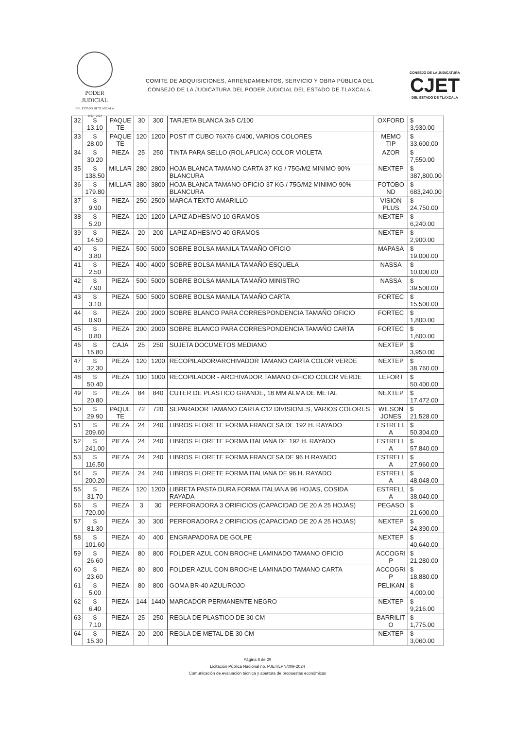PODER JUDICIAL
DEL ESTADO DE TLAXCALA
2022 - 2024
COMITÉ DE ADQUISICIONES, ARRENDAMIENTOS, SERVICIO Y OBRA PÚBLICA DEL
CONSEJO DE LA JUDICATURA DEL PODER JUDICIAL DEL ESTADO DE TLAXCALA.
CONSEJO DE LA JUDICATURA
CJET
DEL ESTADO DE TLAXCALA
| 32 | $ 13.10 | PAQUE TE | 30 | 300 | TARJETA BLANCA 3x5 C/100 | OXFORD | $ 3,930.00 |
| 33 | $ 28.00 | PAQUE TE | 120 | 1200 | POST IT CUBO 76X76 C/400, VARIOS COLORES | MEMO TIP | $ 33,600.00 |
| 34 | $ 30.20 | PIEZA | 25 | 250 | TINTA PARA SELLO (ROL APLICA) COLOR VIOLETA | AZOR | $ 7,550.00 |
| 35 | $ 138.50 | MILLAR | 280 | 2800 | HOJA BLANCA TAMANO CARTA 37 KG / 75G/M2 MINIMO 90% BLANCURA | NEXTEP | $ 387,800.00 |
| 36 | $ 179.80 | MILLAR | 380 | 3800 | HOJA BLANCA TAMANO OFICIO 37 KG / 75G/M2 MINIMO 90% BLANCURA | FOTOBO ND | $ 683,240.00 |
| 37 | $ 9.90 | PIEZA | 250 | 2500 | MARCA TEXTO AMARILLO | VISION PLUS | $ 24,750.00 |
| 38 | $ 5.20 | PIEZA | 120 | 1200 | LAPIZ ADHESIVO 10 GRAMOS | NEXTEP | $ 6,240.00 |
| 39 | $ 14.50 | PIEZA | 20 | 200 | LAPIZ ADHESIVO 40 GRAMOS | NEXTEP | $ 2,900.00 |
| 40 | $ 3.80 | PIEZA | 500 | 5000 | SOBRE BOLSA MANILA TAMAÑO OFICIO | MAPASA | $ 19,000.00 |
| 41 | $ 2.50 | PIEZA | 400 | 4000 | SOBRE BOLSA MANILA TAMAÑO ESQUELA | NASSA | $ 10,000.00 |
| 42 | $ 7.90 | PIEZA | 500 | 5000 | SOBRE BOLSA MANILA TAMAÑO MINISTRO | NASSA | $ 39,500.00 |
| 43 | $ 3.10 | PIEZA | 500 | 5000 | SOBRE BOLSA MANILA TAMAÑO CARTA | FORTEC | $ 15,500.00 |
| 44 | $ 0.90 | PIEZA | 200 | 2000 | SOBRE BLANCO PARA CORRESPONDENCIA TAMAÑO OFICIO | FORTEC | $ 1,800.00 |
| 45 | $ 0.80 | PIEZA | 200 | 2000 | SOBRE BLANCO PARA CORRESPONDENCIA TAMAÑO CARTA | FORTEC | $ 1,600.00 |
| 46 | $ 15.80 | CAJA | 25 | 250 | SUJETA DOCUMETOS MEDIANO | NEXTEP | $ 3,950.00 |
| 47 | $ 32.30 | PIEZA | 120 | 1200 | RECOPILADOR/ARCHIVADOR TAMANO CARTA COLOR VERDE | NEXTEP | $ 38,760.00 |
| 48 | $ 50.40 | PIEZA | 100 | 1000 | RECOPILADOR - ARCHIVADOR TAMANO OFICIO COLOR VERDE | LEFORT | $ 50,400.00 |
| 49 | $ 20.80 | PIEZA | 84 | 840 | CUTER DE PLASTICO GRANDE, 18 MM ALMA DE METAL | NEXTEP | $ 17,472.00 |
| 50 | $ 29.90 | PAQUE TE | 72 | 720 | SEPARADOR TAMANO CARTA C12 DIVISIONES, VARIOS COLORES | WILSON JONES | $ 21,528.00 |
| 51 | $ 209.60 | PIEZA | 24 | 240 | LIBROS FLORETE FORMA FRANCESA DE 192 H. RAYADO | ESTRELL A | $ 50,304.00 |
| 52 | $ 241.00 | PIEZA | 24 | 240 | LIBROS FLORETE FORMA ITALIANA DE 192 H. RAYADO | ESTRELL A | $ 57,840.00 |
| 53 | $ 116.50 | PIEZA | 24 | 240 | LIBROS FLORETE FORMA FRANCESA DE 96 H RAYADO | ESTRELL A | $ 27,960.00 |
| 54 | $ 200.20 | PIEZA | 24 | 240 | LIBROS FLORETE FORMA ITALIANA DE 96 H. RAYADO | ESTRELL A | $ 48,048.00 |
| 55 | $ 31.70 | PIEZA | 120 | 1200 | LIBRETA PASTA DURA FORMA ITALIANA 96 HOJAS, COSIDA RAYADA | ESTRELL A | $ 38,040.00 |
| 56 | $ 720.00 | PIEZA | 3 | 30 | PERFORADORA 3 ORIFICIOS (CAPACIDAD DE 20 A 25 HOJAS) | PEGASO | $ 21,600.00 |
| 57 | $ 81.30 | PIEZA | 30 | 300 | PERFORADORA 2 ORIFICIOS (CAPACIDAD DE 20 A 25 HOJAS) | NEXTEP | $ 24,390.00 |
| 58 | $ 101.60 | PIEZA | 40 | 400 | ENGRAPADORA DE GOLPE | NEXTEP | $ 40,640.00 |
| 59 | $ 26.60 | PIEZA | 80 | 800 | FOLDER AZUL CON BROCHE LAMINADO TAMANO OFICIO | ACCOGRI P | $ 21,280.00 |
| 60 | $ 23.60 | PIEZA | 80 | 800 | FOLDER AZUL CON BROCHE LAMINADO TAMANO CARTA | ACCOGRI P | $ 18,880.00 |
| 61 | $ 5.00 | PIEZA | 80 | 800 | GOMA BR-40 AZUL/ROJO | PELIKAN | $ 4,000.00 |
| 62 | $ 6.40 | PIEZA | 144 | 1440 | MARCADOR PERMANENTE NEGRO | NEXTEP | $ 9,216.00 |
| 63 | $ 7.10 | PIEZA | 25 | 250 | REGLA DE PLASTICO DE 30 CM | BARRILIT O | $ 1,775.00 |
| 64 | $ 15.30 | PIEZA | 20 | 200 | REGLA DE METAL DE 30 CM | NEXTEP | $ 3,060.00 |
Página 8 de 29
Licitación Pública Nacional no. PJET/LPN/009-2024
Comunicación de evaluación técnica y apertura de propuestas económicas